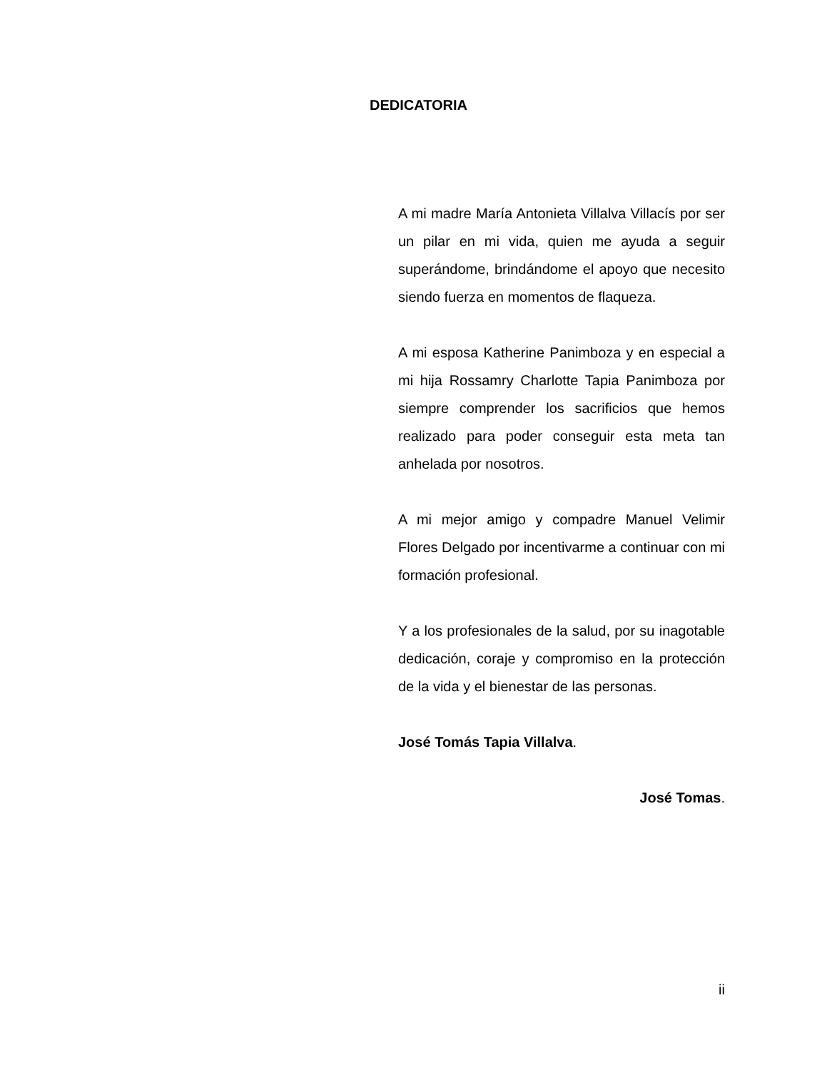DEDICATORIA
A mi madre María Antonieta Villalva Villacís por ser un pilar en mi vida, quien me ayuda a seguir superándome, brindándome el apoyo que necesito siendo fuerza en momentos de flaqueza.
A mi esposa Katherine Panimboza y en especial a mi hija Rossamry Charlotte Tapia Panimboza por siempre comprender los sacrificios que hemos realizado para poder conseguir esta meta tan anhelada por nosotros.
A mi mejor amigo y compadre Manuel Velimir Flores Delgado por incentivarme a continuar con mi formación profesional.
Y a los profesionales de la salud, por su inagotable dedicación, coraje y compromiso en la protección de la vida y el bienestar de las personas.
José Tomás Tapia Villalva.
José Tomas.
ii